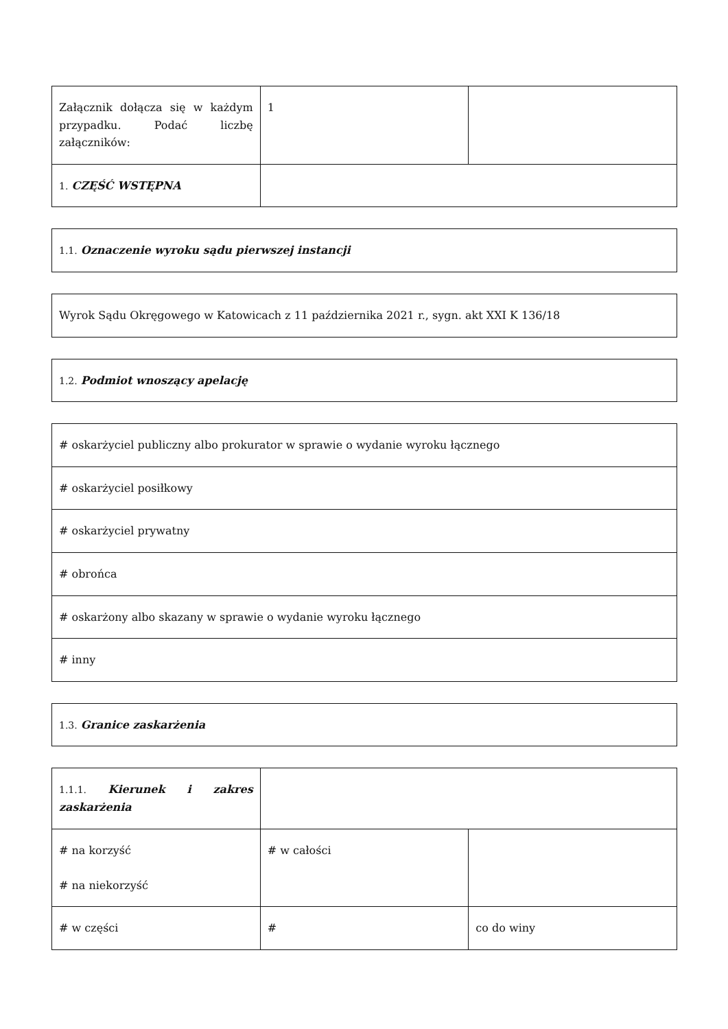| Załącznik dołącza się w każdym przypadku. Podać liczbę załączników: | 1 | |
| 1. CZĘŚĆ WSTĘPNA | | |
| 1.1. Oznaczenie wyroku sądu pierwszej instancji |
| Wyrok Sądu Okręgowego w Katowicach z 11 października 2021 r., sygn. akt XXI K 136/18 |
| 1.2. Podmiot wnoszący apelację |
| # oskarżyciel publiczny albo prokurator w sprawie o wydanie wyroku łącznego |
| # oskarżyciel posiłkowy |
| # oskarżyciel prywatny |
| # obrońca |
| # oskarżony albo skazany w sprawie o wydanie wyroku łącznego |
| # inny |
| 1.3. Granice zaskarżenia |
| 1.1.1. Kierunek i zakres zaskarżenia | | |
| # na korzyść # na niekorzyść | # w całości | |
| # w części | # | co do winy |